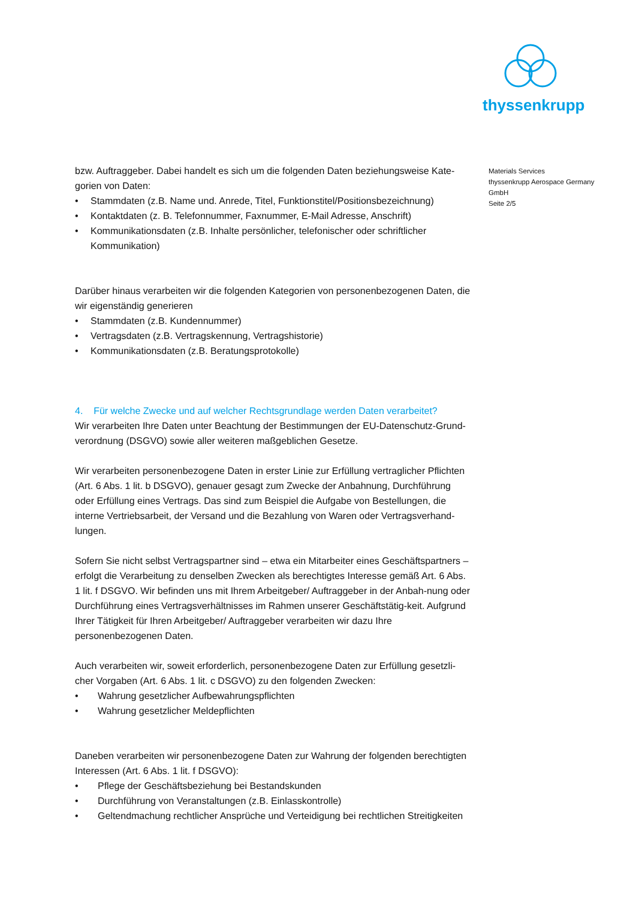thyssenkrupp
bzw. Auftraggeber. Dabei handelt es sich um die folgenden Daten beziehungsweise Kate-gorien von Daten:
• Stammdaten (z.B. Name und. Anrede, Titel, Funktionstitel/Positionsbezeichnung)
• Kontaktdaten (z. B. Telefonnummer, Faxnummer, E-Mail Adresse, Anschrift)
• Kommunikationsdaten (z.B. Inhalte persönlicher, telefonischer oder schriftlicher Kommunikation)
Darüber hinaus verarbeiten wir die folgenden Kategorien von personenbezogenen Daten, die wir eigenständig generieren
• Stammdaten (z.B. Kundennummer)
• Vertragsdaten (z.B. Vertragskennung, Vertragshistorie)
• Kommunikationsdaten (z.B. Beratungsprotokolle)
4. Für welche Zwecke und auf welcher Rechtsgrundlage werden Daten verarbeitet?
Wir verarbeiten Ihre Daten unter Beachtung der Bestimmungen der EU-Datenschutz-Grund-verordnung (DSGVO) sowie aller weiteren maßgeblichen Gesetze.
Wir verarbeiten personenbezogene Daten in erster Linie zur Erfüllung vertraglicher Pflichten (Art. 6 Abs. 1 lit. b DSGVO), genauer gesagt zum Zwecke der Anbahnung, Durchführung oder Erfüllung eines Vertrags. Das sind zum Beispiel die Aufgabe von Bestellungen, die interne Vertriebsarbeit, der Versand und die Bezahlung von Waren oder Vertragsverhand-lungen.
Sofern Sie nicht selbst Vertragspartner sind – etwa ein Mitarbeiter eines Geschäftspartners – erfolgt die Verarbeitung zu denselben Zwecken als berechtigtes Interesse gemäß Art. 6 Abs. 1 lit. f DSGVO. Wir befinden uns mit Ihrem Arbeitgeber/ Auftraggeber in der Anbah-nung oder Durchführung eines Vertragsverhältnisses im Rahmen unserer Geschäftstätig-keit. Aufgrund Ihrer Tätigkeit für Ihren Arbeitgeber/ Auftraggeber verarbeiten wir dazu Ihre personenbezogenen Daten.
Auch verarbeiten wir, soweit erforderlich, personenbezogene Daten zur Erfüllung gesetzli-cher Vorgaben (Art. 6 Abs. 1 lit. c DSGVO) zu den folgenden Zwecken:
• Wahrung gesetzlicher Aufbewahrungspflichten
• Wahrung gesetzlicher Meldepflichten
Daneben verarbeiten wir personenbezogene Daten zur Wahrung der folgenden berechtigten Interessen (Art. 6 Abs. 1 lit. f DSGVO):
• Pflege der Geschäftsbeziehung bei Bestandskunden
• Durchführung von Veranstaltungen (z.B. Einlasskontrolle)
• Geltendmachung rechtlicher Ansprüche und Verteidigung bei rechtlichen Streitigkeiten
Materials Services
thyssenkrupp Aerospace Germany
GmbH
Seite 2/5